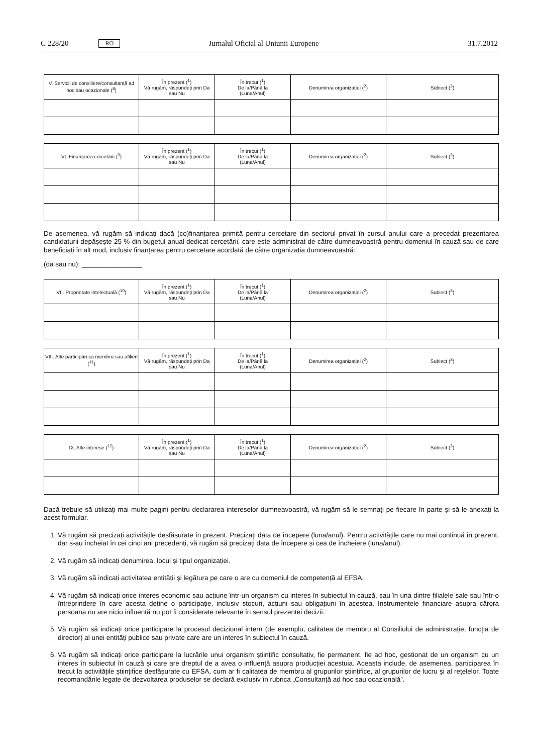C 228/20 RO Jurnalul Oficial al Uniunii Europene 31.7.2012
| V. Servicii de consiliere/consultanță ad hoc sau ocazionale (<sup>8</sup>) | În prezent (<sup>1</sup>) Vă rugăm, răspundeți prin Da sau Nu | În trecut (<sup>1</sup>) De la/Până la (Luna/Anul) | Denumirea organizației (<sup>2</sup>) | Subiect (<sup>3</sup>) |
| --- | --- | --- | --- | --- |
| VI. Finanțarea cercetării (<sup>9</sup>) | În prezent (<sup>1</sup>) Vă rugăm, răspundeți prin Da sau Nu | În trecut (<sup>1</sup>) De la/Până la (Luna/Anul) | Denumirea organizației (<sup>2</sup>) | Subiect (<sup>3</sup>) |
| --- | --- | --- | --- | --- |
De asemenea, vă rugăm să indicați dacă (co)finanțarea primită pentru cercetare din sectorul privat în cursul anului care a precedat prezentarea candidaturii depășește 25 % din bugetul anual dedicat cercetării, care este administrat de către dumneavoastră pentru domeniul în cauză sau de care beneficiați în alt mod, inclusiv finanțarea pentru cercetare acordată de către organizația dumneavoastră:
(da sau nu): ________________
| VII. Proprietate intelectuală (<sup>10</sup>) | În prezent (<sup>1</sup>) Vă rugăm, răspundeți prin Da sau Nu | În trecut (<sup>1</sup>) De la/Până la (Luna/Anul) | Denumirea organizației (<sup>2</sup>) | Subiect (<sup>3</sup>) |
| --- | --- | --- | --- | --- |
| VIII. Alte participări ca membru sau afilieri (<sup>11</sup>) | În prezent (<sup>1</sup>) Vă rugăm, răspundeți prin Da sau Nu | În trecut (<sup>1</sup>) De la/Până la (Luna/Anul) | Denumirea organizației (<sup>2</sup>) | Subiect (<sup>3</sup>) |
| --- | --- | --- | --- | --- |
| IX. Alte interese (<sup>12</sup>) | În prezent (<sup>1</sup>) Vă rugăm, răspundeți prin Da sau Nu | În trecut (<sup>1</sup>) De la/Până la (Luna/Anul) | Denumirea organizației (<sup>2</sup>) | Subiect (<sup>3</sup>) |
| --- | --- | --- | --- | --- |
Dacă trebuie să utilizați mai multe pagini pentru declararea intereselor dumneavoastră, vă rugăm să le semnați pe fiecare în parte și să le anexați la acest formular.
1. Vă rugăm să precizați activitățile desfășurate în prezent. Precizați data de începere (luna/anul). Pentru activitățile care nu mai continuă în prezent, dar s-au încheiat în cei cinci ani precedenți, vă rugăm să precizați data de începere și cea de încheiere (luna/anul).
2. Vă rugăm să indicați denumirea, locul și tipul organizației.
3. Vă rugăm să indicați activitatea entității și legătura pe care o are cu domeniul de competență al EFSA.
4. Vă rugăm să indicați orice interes economic sau acțiune într-un organism cu interes în subiectul în cauză, sau în una dintre filialele sale sau într-o întreprindere în care acesta deține o participație, inclusiv stocuri, acțiuni sau obligațiuni în acestea. Instrumentele financiare asupra cărora persoana nu are nicio influență nu pot fi considerate relevante în sensul prezentei decizii.
5. Vă rugăm să indicați orice participare la procesul decizional intern (de exemplu, calitatea de membru al Consiliului de administrație, funcția de director) al unei entități publice sau private care are un interes în subiectul în cauză.
6. Vă rugăm să indicați orice participare la lucrările unui organism științific consultativ, fie permanent, fie ad hoc, gestionat de un organism cu un interes în subiectul în cauză și care are dreptul de a avea o influență asupra producției acestuia. Aceasta include, de asemenea, participarea în trecut la activitățile științifice desfășurate cu EFSA, cum ar fi calitatea de membru al grupurilor științifice, al grupurilor de lucru și al rețelelor. Toate recomandările legate de dezvoltarea produselor se declară exclusiv în rubrica „Consultanță ad hoc sau ocazională”.